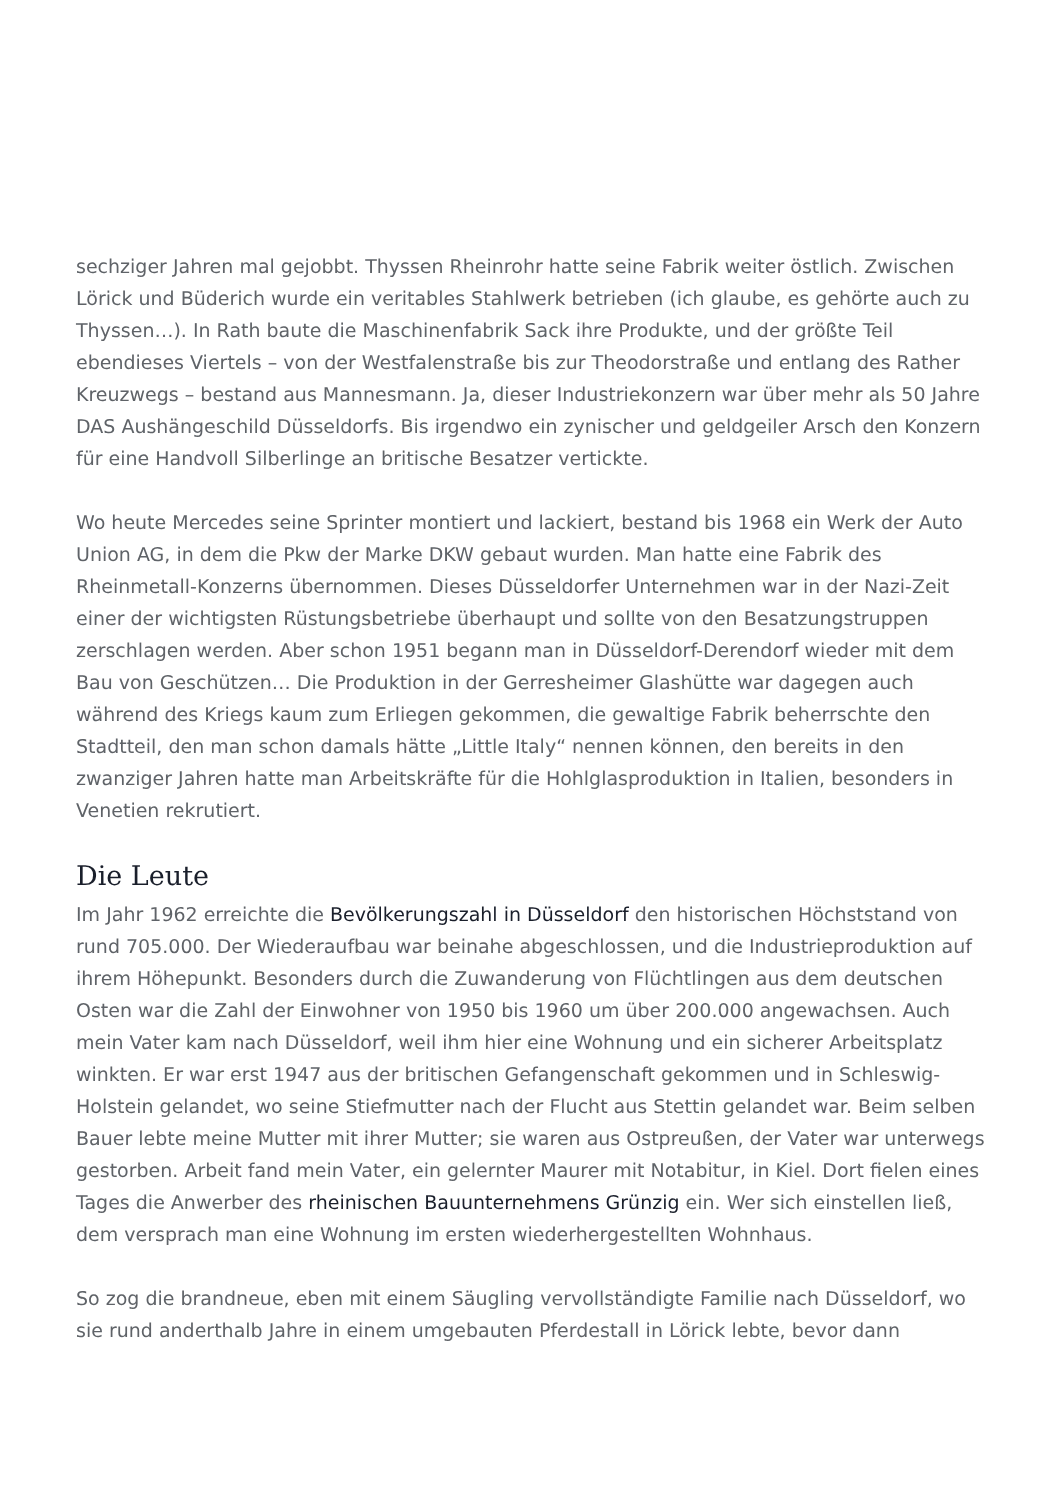sechziger Jahren mal gejobbt. Thyssen Rheinrohr hatte seine Fabrik weiter östlich. Zwischen Lörick und Büderich wurde ein veritables Stahlwerk betrieben (ich glaube, es gehörte auch zu Thyssen…). In Rath baute die Maschinenfabrik Sack ihre Produkte, und der größte Teil ebendieses Viertels – von der Westfalenstraße bis zur Theodorstraße und entlang des Rather Kreuzwegs – bestand aus Mannesmann. Ja, dieser Industriekonzern war über mehr als 50 Jahre DAS Aushängeschild Düsseldorfs. Bis irgendwo ein zynischer und geldgeiler Arsch den Konzern für eine Handvoll Silberlinge an britische Besatzer vertickte.
Wo heute Mercedes seine Sprinter montiert und lackiert, bestand bis 1968 ein Werk der Auto Union AG, in dem die Pkw der Marke DKW gebaut wurden. Man hatte eine Fabrik des Rheinmetall-Konzerns übernommen. Dieses Düsseldorfer Unternehmen war in der Nazi-Zeit einer der wichtigsten Rüstungsbetriebe überhaupt und sollte von den Besatzungstruppen zerschlagen werden. Aber schon 1951 begann man in Düsseldorf-Derendorf wieder mit dem Bau von Geschützen… Die Produktion in der Gerresheimer Glashütte war dagegen auch während des Kriegs kaum zum Erliegen gekommen, die gewaltige Fabrik beherrschte den Stadtteil, den man schon damals hätte „Little Italy“ nennen können, den bereits in den zwanziger Jahren hatte man Arbeitskräfte für die Hohlglasproduktion in Italien, besonders in Venetien rekrutiert.
Die Leute
Im Jahr 1962 erreichte die Bevölkerungszahl in Düsseldorf den historischen Höchststand von rund 705.000. Der Wiederaufbau war beinahe abgeschlossen, und die Industrieproduktion auf ihrem Höhepunkt. Besonders durch die Zuwanderung von Flüchtlingen aus dem deutschen Osten war die Zahl der Einwohner von 1950 bis 1960 um über 200.000 angewachsen. Auch mein Vater kam nach Düsseldorf, weil ihm hier eine Wohnung und ein sicherer Arbeitsplatz winkten. Er war erst 1947 aus der britischen Gefangenschaft gekommen und in Schleswig-Holstein gelandet, wo seine Stiefmutter nach der Flucht aus Stettin gelandet war. Beim selben Bauer lebte meine Mutter mit ihrer Mutter; sie waren aus Ostpreußen, der Vater war unterwegs gestorben. Arbeit fand mein Vater, ein gelernter Maurer mit Notabitur, in Kiel. Dort fielen eines Tages die Anwerber des rheinischen Bauunternehmens Grünzig ein. Wer sich einstellen ließ, dem versprach man eine Wohnung im ersten wiederhergestellten Wohnhaus.
So zog die brandneue, eben mit einem Säugling vervollständigte Familie nach Düsseldorf, wo sie rund anderthalb Jahre in einem umgebauten Pferdestall in Lörick lebte, bevor dann